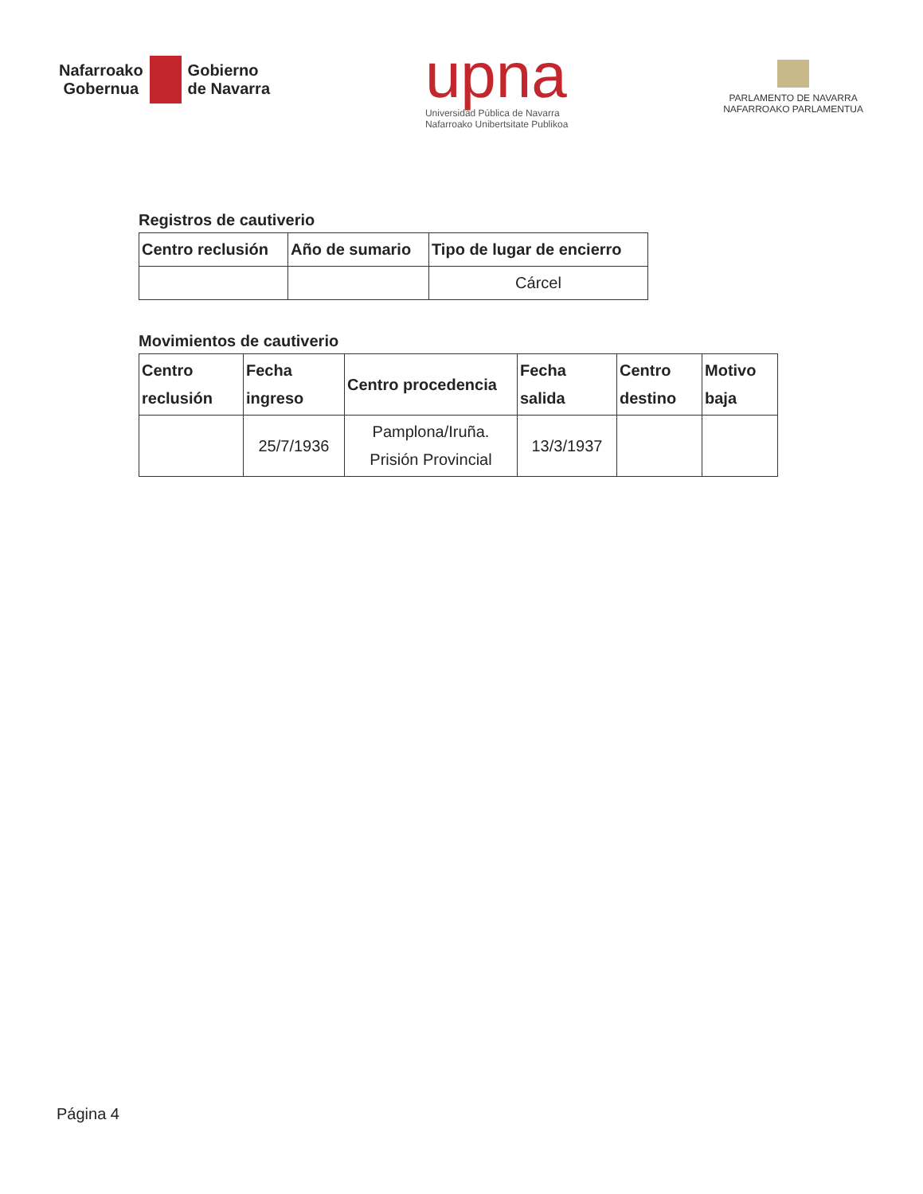Nafarroako
Gobernua
Gobierno
de Navarra
upna
Universidad Pública de Navarra
Nafarroako Unibertsitate Publikoa
PARLAMENTO DE NAVARRA
NAFARROAKO PARLAMENTUA
Registros de cautiverio
| Centro reclusión | Año de sumario | Tipo de lugar de encierro |
| --- | --- | --- |
| | | Cárcel |
Movimientos de cautiverio
| Centro reclusión | Fecha ingreso | Centro procedencia | Fecha salida | Centro destino | Motivo baja |
| --- | --- | --- | --- | --- | --- |
| | 25/7/1936 | Pamplona/Iruña. Prisión Provincial | 13/3/1937 | | |
Página 4